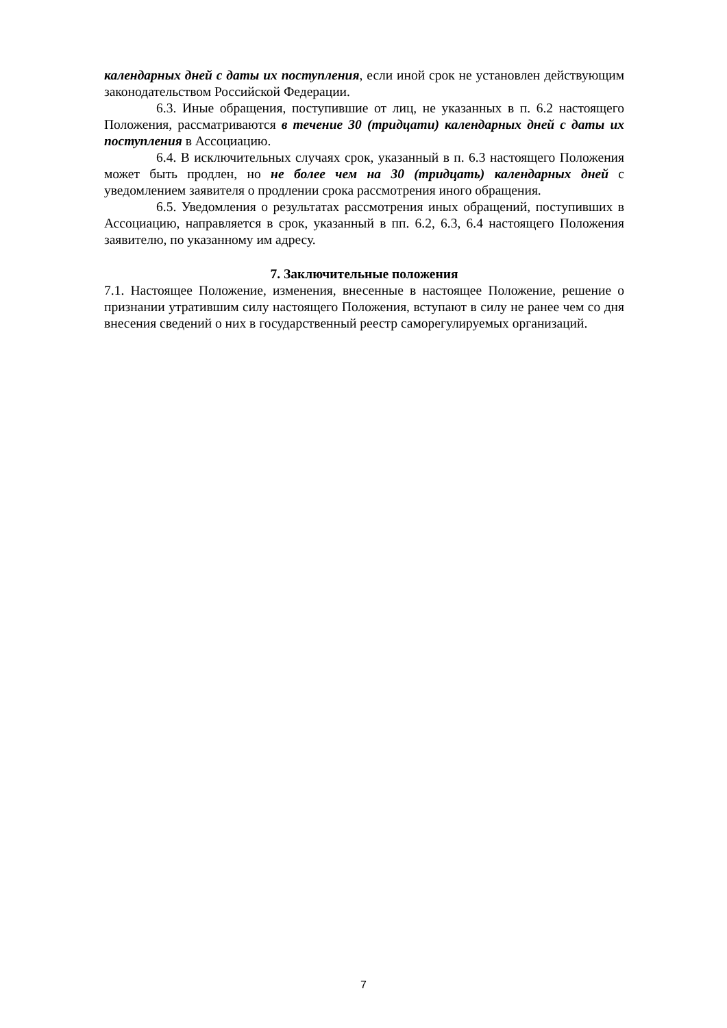календарных дней с даты их поступления, если иной срок не установлен действующим законодательством Российской Федерации.
6.3. Иные обращения, поступившие от лиц, не указанных в п. 6.2 настоящего Положения, рассматриваются в течение 30 (тридцати) календарных дней с даты их поступления в Ассоциацию.
6.4. В исключительных случаях срок, указанный в п. 6.3 настоящего Положения может быть продлен, но не более чем на 30 (тридцать) календарных дней с уведомлением заявителя о продлении срока рассмотрения иного обращения.
6.5. Уведомления о результатах рассмотрения иных обращений, поступивших в Ассоциацию, направляется в срок, указанный в пп. 6.2, 6.3, 6.4 настоящего Положения заявителю, по указанному им адресу.
7. Заключительные положения
7.1. Настоящее Положение, изменения, внесенные в настоящее Положение, решение о признании утратившим силу настоящего Положения, вступают в силу не ранее чем со дня внесения сведений о них в государственный реестр саморегулируемых организаций.
7